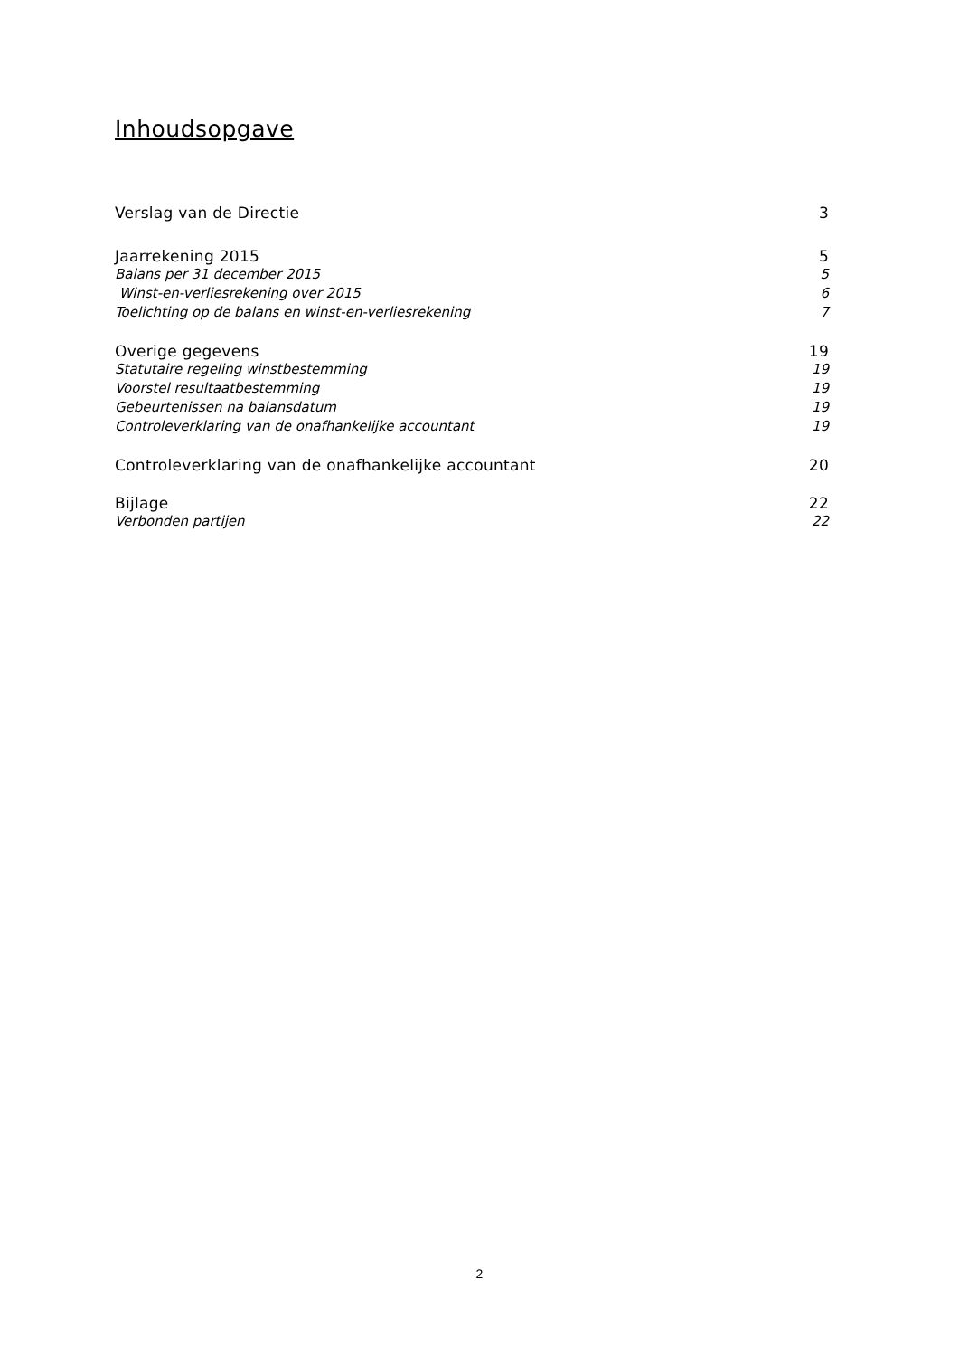Inhoudsopgave
Verslag van de Directie 3
Jaarrekening 2015 5
Balans per 31 december 2015 5
Winst-en-verliesrekening over 2015 6
Toelichting op de balans en winst-en-verliesrekening 7
Overige gegevens 19
Statutaire regeling winstbestemming 19
Voorstel resultaatbestemming 19
Gebeurtenissen na balansdatum 19
Controleverklaring van de onafhankelijke accountant 19
Controleverklaring van de onafhankelijke accountant 20
Bijlage 22
Verbonden partijen 22
2